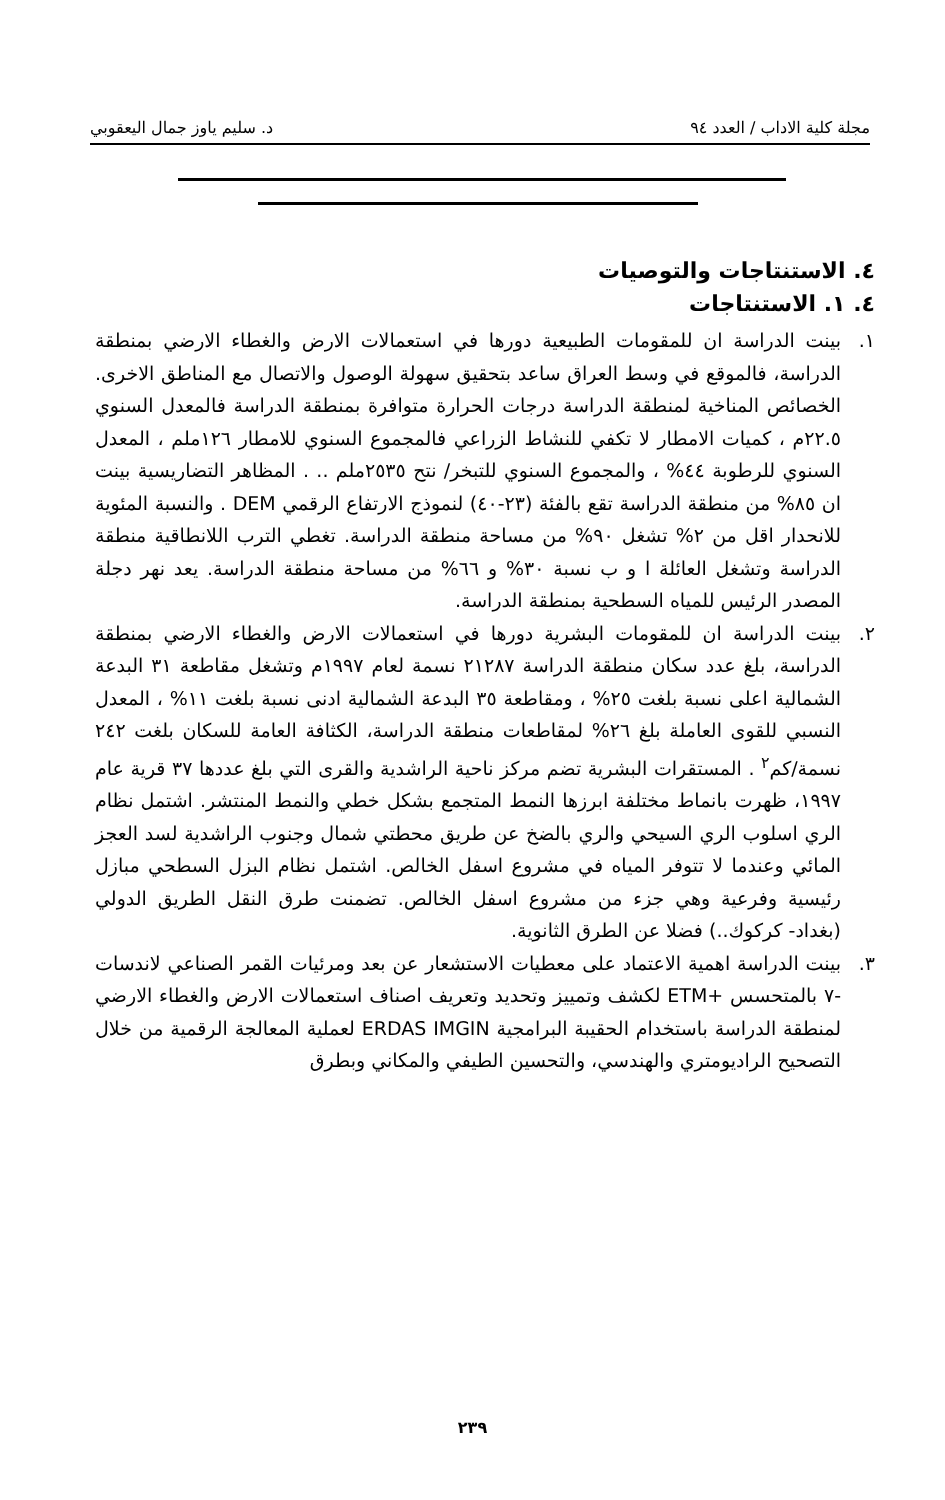مجلة كلية الاداب / العدد ٩٤ د. سليم ياوز جمال اليعقوبي
٤. الاستنتاجات والتوصيات
٤. ١. الاستنتاجات
١. بينت الدراسة ان للمقومات الطبيعية دورها في استعمالات الارض والغطاء الارضي بمنطقة الدراسة، فالموقع في وسط العراق ساعد بتحقيق سهولة الوصول والاتصال مع المناطق الاخرى. الخصائص المناخية لمنطقة الدراسة درجات الحرارة متوافرة بمنطقة الدراسة فالمعدل السنوي ٢٢.٥م ، كميات الامطار لا تكفي للنشاط الزراعي فالمجموع السنوي للامطار ١٢٦ملم ، المعدل السنوي للرطوبة ٤٤% ، والمجموع السنوي للتبخر/ نتح ٢٥٣٥ملم .. . المظاهر التضاريسية بينت ان ٨٥% من منطقة الدراسة تقع بالفئة (٢٣-٤٠) لنموذج الارتفاع الرقمي DEM . والنسبة المئوية للانحدار اقل من ٢% تشغل ٩٠% من مساحة منطقة الدراسة. تغطي الترب اللانطاقية منطقة الدراسة وتشغل العائلة ا و ب نسبة ٣٠% و ٦٦% من مساحة منطقة الدراسة. يعد نهر دجلة المصدر الرئيس للمياه السطحية بمنطقة الدراسة.
٢. بينت الدراسة ان للمقومات البشرية دورها في استعمالات الارض والغطاء الارضي بمنطقة الدراسة، بلغ عدد سكان منطقة الدراسة ٢١٢٨٧ نسمة لعام ١٩٩٧م وتشغل مقاطعة ٣١ البدعة الشمالية اعلى نسبة بلغت ٢٥% ، ومقاطعة ٣٥ البدعة الشمالية ادنى نسبة بلغت ١١% ، المعدل النسبي للقوى العاملة بلغ ٢٦% لمقاطعات منطقة الدراسة، الكثافة العامة للسكان بلغت ٢٤٢ نسمة/كم<sup>٢</sup> . المستقرات البشرية تضم مركز ناحية الراشدية والقرى التي بلغ عددها ٣٧ قرية عام ١٩٩٧، ظهرت بانماط مختلفة ابرزها النمط المتجمع بشكل خطي والنمط المنتشر. اشتمل نظام الري اسلوب الري السيحي والري بالضخ عن طريق محطتي شمال وجنوب الراشدية لسد العجز المائي وعندما لا تتوفر المياه في مشروع اسفل الخالص. اشتمل نظام البزل السطحي مبازل رئيسية وفرعية وهي جزء من مشروع اسفل الخالص. تضمنت طرق النقل الطريق الدولي (بغداد- كركوك..) فضلا عن الطرق الثانوية.
٣. بينت الدراسة اهمية الاعتماد على معطيات الاستشعار عن بعد ومرئيات القمر الصناعي لاندسات -٧ بالمتحسس +ETM لكشف وتمييز وتحديد وتعريف اصناف استعمالات الارض والغطاء الارضي لمنطقة الدراسة باستخدام الحقيبة البرامجية ERDAS IMGIN لعملية المعالجة الرقمية من خلال التصحيح الراديومتري والهندسي، والتحسين الطيفي والمكاني وبطرق
٢٣٩